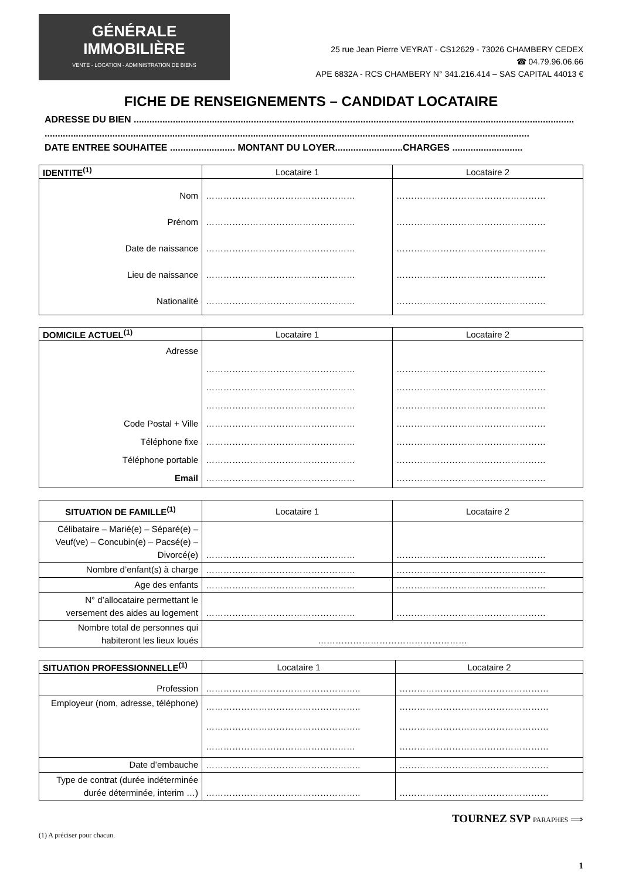GÉNÉRALE
IMMOBILIÈRE
VENTE - LOCATION - ADMINISTRATION DE BIENS
25 rue Jean Pierre VEYRAT - CS12629 - 73026 CHAMBERY CEDEX
☎ 04.79.96.06.66
APE 6832A - RCS CHAMBERY N° 341.216.414 – SAS CAPITAL 44013 €
FICHE DE RENSEIGNEMENTS – CANDIDAT LOCATAIRE
ADRESSE DU BIEN .........................................................................................................................................................................
..........................................................................................................................................................................................
DATE ENTREE SOUHAITEE ......................... MONTANT DU LOYER..........................CHARGES ...........................
| IDENTITE<sup>(1)</sup> | Locataire 1 | Locataire 2 |
| --- | --- | --- |
| Nom Prénom Date de naissance Lieu de naissance Nationalité | …………………………………………… …………………………………………… …………………………………………… …………………………………………… …………………………………………… | …………………………………………… …………………………………………… …………………………………………… …………………………………………… …………………………………………… |
| DOMICILE ACTUEL<sup>(1)</sup> | Locataire 1 | Locataire 2 |
| --- | --- | --- |
| Adresse Code Postal + Ville Téléphone fixe Téléphone portable Email | …………………………………………… …………………………………………… …………………………………………… …………………………………………… …………………………………………… …………………………………………… …………………………………………… | …………………………………………… …………………………………………… …………………………………………… …………………………………………… …………………………………………… …………………………………………… …………………………………………… |
| SITUATION DE FAMILLE<sup>(1)</sup> | Locataire 1 | Locataire 2 |
| --- | --- | --- |
| Célibataire – Marié(e) – Séparé(e) – Veuf(ve) – Concubin(e) – Pacsé(e) – Divorcé(e) | …………………………………………… | …………………………………………… |
| Nombre d’enfant(s) à charge | …………………………………………… | …………………………………………… |
| Age des enfants | …………………………………………… | …………………………………………… |
| N° d’allocataire permettant le versement des aides au logement | …………………………………………… | …………………………………………… |
| Nombre total de personnes qui habiteront les lieux loués | …………………………………………… | |
| SITUATION PROFESSIONNELLE<sup>(1)</sup> | Locataire 1 | Locataire 2 |
| --- | --- | --- |
| Profession | …………………………………………….. | …………………………………………… |
| Employeur (nom, adresse, téléphone) | …………………………………………….. …………………………………………….. …………………………………………… | …………………………………………… …………………………………………… …………………………………………… |
| Date d’embauche | …………………………………………….. | …………………………………………… |
| Type de contrat (durée indéterminée durée déterminée, interim …) | …………………………………………….. | …………………………………………… |
TOURNEZ SVP PARAPHES ⟹
(1) A préciser pour chacun.
1